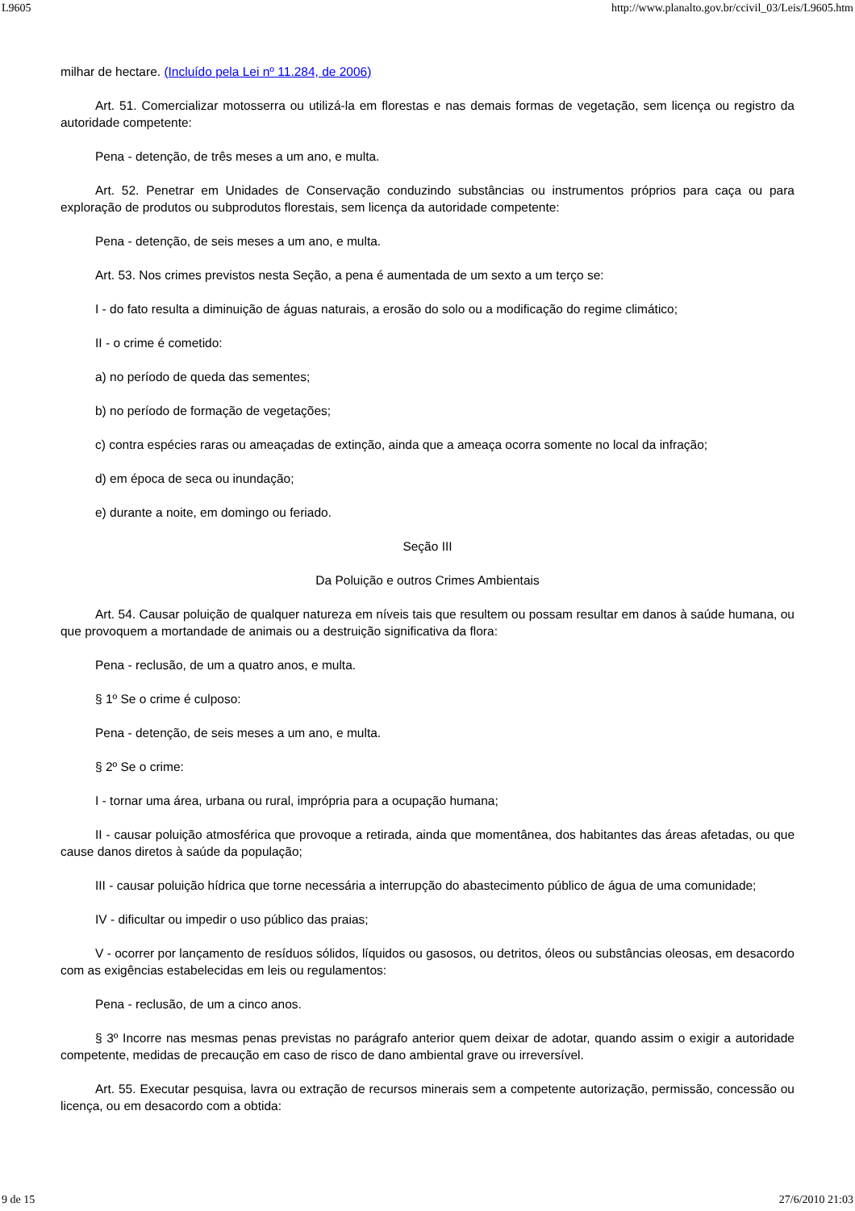L9605 http://www.planalto.gov.br/ccivil_03/Leis/L9605.htm
milhar de hectare. (Incluído pela Lei nº 11.284, de 2006)
Art. 51. Comercializar motosserra ou utilizá-la em florestas e nas demais formas de vegetação, sem licença ou registro da autoridade competente:
Pena - detenção, de três meses a um ano, e multa.
Art. 52. Penetrar em Unidades de Conservação conduzindo substâncias ou instrumentos próprios para caça ou para exploração de produtos ou subprodutos florestais, sem licença da autoridade competente:
Pena - detenção, de seis meses a um ano, e multa.
Art. 53. Nos crimes previstos nesta Seção, a pena é aumentada de um sexto a um terço se:
I - do fato resulta a diminuição de águas naturais, a erosão do solo ou a modificação do regime climático;
II - o crime é cometido:
a) no período de queda das sementes;
b) no período de formação de vegetações;
c) contra espécies raras ou ameaçadas de extinção, ainda que a ameaça ocorra somente no local da infração;
d) em época de seca ou inundação;
e) durante a noite, em domingo ou feriado.
Seção III
Da Poluição e outros Crimes Ambientais
Art. 54. Causar poluição de qualquer natureza em níveis tais que resultem ou possam resultar em danos à saúde humana, ou que provoquem a mortandade de animais ou a destruição significativa da flora:
Pena - reclusão, de um a quatro anos, e multa.
§ 1º Se o crime é culposo:
Pena - detenção, de seis meses a um ano, e multa.
§ 2º Se o crime:
I - tornar uma área, urbana ou rural, imprópria para a ocupação humana;
II - causar poluição atmosférica que provoque a retirada, ainda que momentânea, dos habitantes das áreas afetadas, ou que cause danos diretos à saúde da população;
III - causar poluição hídrica que torne necessária a interrupção do abastecimento público de água de uma comunidade;
IV - dificultar ou impedir o uso público das praias;
V - ocorrer por lançamento de resíduos sólidos, líquidos ou gasosos, ou detritos, óleos ou substâncias oleosas, em desacordo com as exigências estabelecidas em leis ou regulamentos:
Pena - reclusão, de um a cinco anos.
§ 3º Incorre nas mesmas penas previstas no parágrafo anterior quem deixar de adotar, quando assim o exigir a autoridade competente, medidas de precaução em caso de risco de dano ambiental grave ou irreversível.
Art. 55. Executar pesquisa, lavra ou extração de recursos minerais sem a competente autorização, permissão, concessão ou licença, ou em desacordo com a obtida:
9 de 15 27/6/2010 21:03